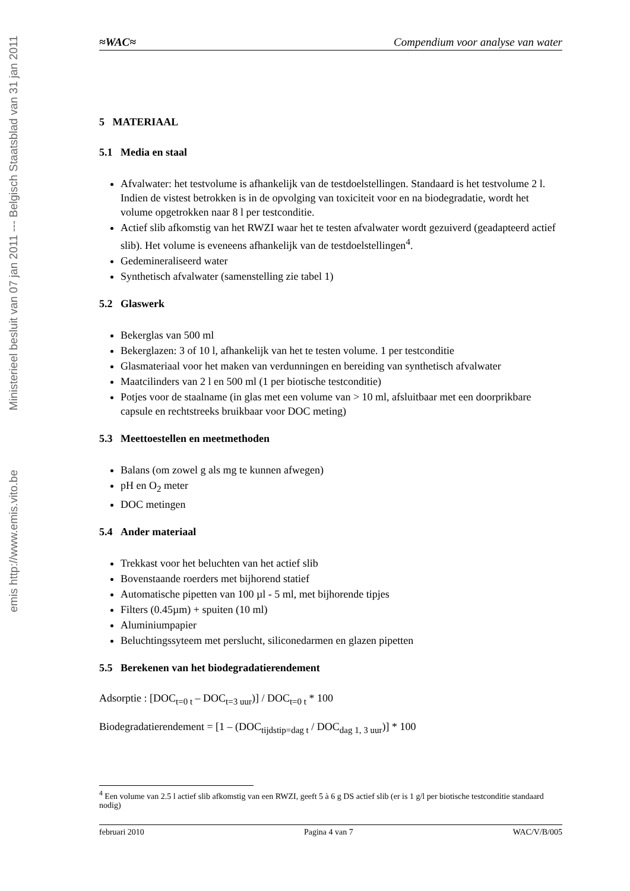Ministerieel besluit van 07 jan 2011 --- Belgisch Staatsblad van 31 jan 2011
emis http://www.emis.vito.be
≈WAC≈ Compendium voor analyse van water
5 MATERIAAL
5.1 Media en staal
Afvalwater: het testvolume is afhankelijk van de testdoelstellingen. Standaard is het testvolume 2 l. Indien de vistest betrokken is in de opvolging van toxiciteit voor en na biodegradatie, wordt het volume opgetrokken naar 8 l per testconditie.
Actief slib afkomstig van het RWZI waar het te testen afvalwater wordt gezuiverd (geadapteerd actief slib). Het volume is eveneens afhankelijk van de testdoelstellingen<sup>4</sup>.
Gedemineraliseerd water
Synthetisch afvalwater (samenstelling zie tabel 1)
5.2 Glaswerk
Bekerglas van 500 ml
Bekerglazen: 3 of 10 l, afhankelijk van het te testen volume. 1 per testconditie
Glasmateriaal voor het maken van verdunningen en bereiding van synthetisch afvalwater
Maatcilinders van 2 l en 500 ml (1 per biotische testconditie)
Potjes voor de staalname (in glas met een volume van > 10 ml, afsluitbaar met een doorprikbare capsule en rechtstreeks bruikbaar voor DOC meting)
5.3 Meettoestellen en meetmethoden
Balans (om zowel g als mg te kunnen afwegen)
pH en O<sub>2</sub> meter
DOC metingen
5.4 Ander materiaal
Trekkast voor het beluchten van het actief slib
Bovenstaande roerders met bijhorend statief
Automatische pipetten van 100 µl - 5 ml, met bijhorende tipjes
Filters (0.45µm) + spuiten (10 ml)
Aluminiumpapier
Beluchtingssyteem met perslucht, siliconedarmen en glazen pipetten
5.5 Berekenen van het biodegradatierendement
Adsorptie : [DOC<sub>t=0 t</sub> – DOC<sub>t=3 uur</sub>)] / DOC<sub>t=0 t</sub> * 100
Biodegradatierendement = [1 – (DOC<sub>tijdstip=dag t</sub> / DOC<sub>dag 1, 3 uur</sub>)] * 100
<sup>4</sup> Een volume van 2.5 l actief slib afkomstig van een RWZI, geeft 5 à 6 g DS actief slib (er is 1 g/l per biotische testconditie standaard nodig)
februari 2010 Pagina 4 van 7 WAC/V/B/005